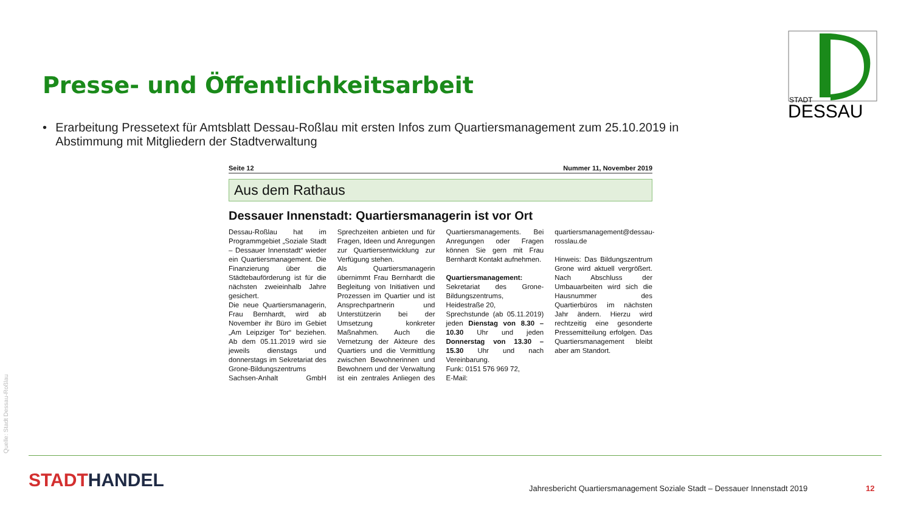Presse- und Öffentlichkeitsarbeit
STADT
DESSAU
• Erarbeitung Pressetext für Amtsblatt Dessau-Roßlau mit ersten Infos zum Quartiersmanagement zum 25.10.2019 in Abstimmung mit Mitgliedern der Stadtverwaltung
Seite 12 Nummer 11, November 2019
Aus dem Rathaus
Dessauer Innenstadt: Quartiersmanagerin ist vor Ort
Dessau-Roßlau hat im Programmgebiet „Soziale Stadt – Dessauer Innenstadt“ wieder ein Quartiersmanagement. Die Finanzierung über die Städtebauförderung ist für die nächsten zweieinhalb Jahre gesichert.
Die neue Quartiersmanagerin, Frau Bernhardt, wird ab November ihr Büro im Gebiet „Am Leipziger Tor“ beziehen. Ab dem 05.11.2019 wird sie jeweils dienstags und donnerstags im Sekretariat des Grone-Bildungszentrums Sachsen-Anhalt GmbH Sprechzeiten anbieten und für Fragen, Ideen und Anregungen zur Quartiersentwicklung zur Verfügung stehen.
Als Quartiersmanagerin übernimmt Frau Bernhardt die Begleitung von Initiativen und Prozessen im Quartier und ist Ansprechpartnerin und Unterstützerin bei der Umsetzung konkreter Maßnahmen. Auch die Vernetzung der Akteure des Quartiers und die Vermittlung zwischen Bewohnerinnen und Bewohnern und der Verwaltung ist ein zentrales Anliegen des Quartiersmanagements. Bei Anregungen oder Fragen können Sie gern mit Frau Bernhardt Kontakt aufnehmen.
Quartiersmanagement:
Sekretariat des Grone-Bildungszentrums,
Heidestraße 20,
Sprechstunde (ab 05.11.2019) jeden Dienstag von 8.30 – 10.30 Uhr und jeden Donnerstag von 13.30 – 15.30 Uhr und nach Vereinbarung.
Funk: 0151 576 969 72,
E-Mail: quartiersmanagement@dessau-rosslau.de
Hinweis: Das Bildungszentrum Grone wird aktuell vergrößert. Nach Abschluss der Umbauarbeiten wird sich die Hausnummer des Quartierbüros im nächsten Jahr ändern. Hierzu wird rechtzeitig eine gesonderte Pressemitteilung erfolgen. Das Quartiersmanagement bleibt aber am Standort.
Quelle: Stadt Dessau-Roßlau
STADTHANDEL
Jahresbericht Quartiersmanagement Soziale Stadt – Dessauer Innenstadt 2019
12